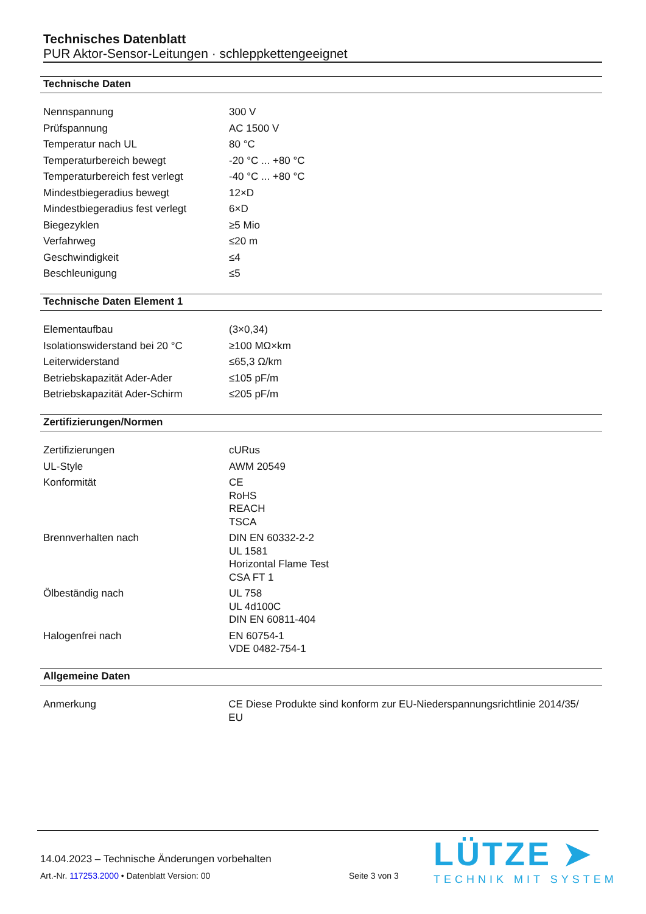Technisches Datenblatt
PUR Aktor-Sensor-Leitungen · schleppkettengeeignet
Technische Daten
| Nennspannung | 300 V |
| Prüfspannung | AC 1500 V |
| Temperatur nach UL | 80 °C |
| Temperaturbereich bewegt | -20 °C ... +80 °C |
| Temperaturbereich fest verlegt | -40 °C ... +80 °C |
| Mindestbiegeradius bewegt | 12×D |
| Mindestbiegeradius fest verlegt | 6×D |
| Biegezyklen | ≥5 Mio |
| Verfahrweg | ≤20 m |
| Geschwindigkeit | ≤4 |
| Beschleunigung | ≤5 |
Technische Daten Element 1
| Elementaufbau | (3×0,34) |
| Isolationswiderstand bei 20 °C | ≥100 MΩ×km |
| Leiterwiderstand | ≤65,3 Ω/km |
| Betriebskapazität Ader-Ader | ≤105 pF/m |
| Betriebskapazität Ader-Schirm | ≤205 pF/m |
Zertifizierungen/Normen
| Zertifizierungen | cURus |
| UL-Style | AWM 20549 |
| Konformität | CE RoHS REACH TSCA |
| Brennverhalten nach | DIN EN 60332-2-2 UL 1581 Horizontal Flame Test CSA FT 1 |
| Ölbeständig nach | UL 758 UL 4d100C DIN EN 60811-404 |
| Halogenfrei nach | EN 60754-1 VDE 0482-754-1 |
Allgemeine Daten
| Anmerkung | CE Diese Produkte sind konform zur EU-Niederspannungsrichtlinie 2014/35/ EU |
14.04.2023 – Technische Änderungen vorbehalten
Art.-Nr. 117253.2000 • Datenblatt Version: 00
Seite 3 von 3
LÜTZE ➤
TECHNIK MIT SYSTEM